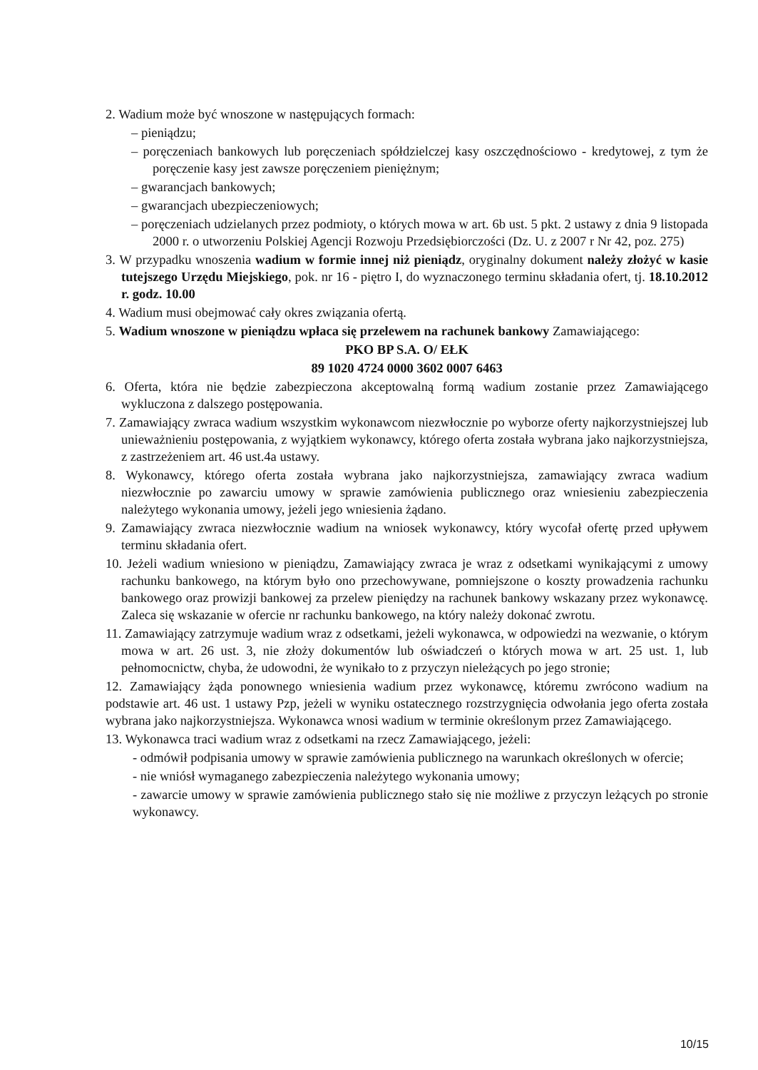2. Wadium może być wnoszone w następujących formach:
– pieniądzu;
– poręczeniach bankowych lub poręczeniach spółdzielczej kasy oszczędnościowo - kredytowej, z tym że poręczenie kasy jest zawsze poręczeniem pieniężnym;
– gwarancjach bankowych;
– gwarancjach ubezpieczeniowych;
– poręczeniach udzielanych przez podmioty, o których mowa w art. 6b ust. 5 pkt. 2 ustawy z dnia 9 listopada 2000 r. o utworzeniu Polskiej Agencji Rozwoju Przedsiębiorczości (Dz. U. z 2007 r Nr 42, poz. 275)
3. W przypadku wnoszenia wadium w formie innej niż pieniądz, oryginalny dokument należy złożyć w kasie tutejszego Urzędu Miejskiego, pok. nr 16 - piętro I, do wyznaczonego terminu składania ofert, tj. 18.10.2012 r. godz. 10.00
4. Wadium musi obejmować cały okres związania ofertą.
5. Wadium wnoszone w pieniądzu wpłaca się przelewem na rachunek bankowy Zamawiającego:
PKO BP S.A. O/ EŁK
89 1020 4724 0000 3602 0007 6463
6. Oferta, która nie będzie zabezpieczona akceptowalną formą wadium zostanie przez Zamawiającego wykluczona z dalszego postępowania.
7. Zamawiający zwraca wadium wszystkim wykonawcom niezwłocznie po wyborze oferty najkorzystniejszej lub unieważnieniu postępowania, z wyjątkiem wykonawcy, którego oferta została wybrana jako najkorzystniejsza, z zastrzeżeniem art. 46 ust.4a ustawy.
8. Wykonawcy, którego oferta została wybrana jako najkorzystniejsza, zamawiający zwraca wadium niezwłocznie po zawarciu umowy w sprawie zamówienia publicznego oraz wniesieniu zabezpieczenia należytego wykonania umowy, jeżeli jego wniesienia żądano.
9. Zamawiający zwraca niezwłocznie wadium na wniosek wykonawcy, który wycofał ofertę przed upływem terminu składania ofert.
10. Jeżeli wadium wniesiono w pieniądzu, Zamawiający zwraca je wraz z odsetkami wynikającymi z umowy rachunku bankowego, na którym było ono przechowywane, pomniejszone o koszty prowadzenia rachunku bankowego oraz prowizji bankowej za przelew pieniędzy na rachunek bankowy wskazany przez wykonawcę. Zaleca się wskazanie w ofercie nr rachunku bankowego, na który należy dokonać zwrotu.
11. Zamawiający zatrzymuje wadium wraz z odsetkami, jeżeli wykonawca, w odpowiedzi na wezwanie, o którym mowa w art. 26 ust. 3, nie złoży dokumentów lub oświadczeń o których mowa w art. 25 ust. 1, lub pełnomocnictw, chyba, że udowodni, że wynikało to z przyczyn nieleżących po jego stronie;
12. Zamawiający żąda ponownego wniesienia wadium przez wykonawcę, któremu zwrócono wadium na podstawie art. 46 ust. 1 ustawy Pzp, jeżeli w wyniku ostatecznego rozstrzygnięcia odwołania jego oferta została wybrana jako najkorzystniejsza. Wykonawca wnosi wadium w terminie określonym przez Zamawiającego.
13. Wykonawca traci wadium wraz z odsetkami na rzecz Zamawiającego, jeżeli:
- odmówił podpisania umowy w sprawie zamówienia publicznego na warunkach określonych w ofercie;
- nie wniósł wymaganego zabezpieczenia należytego wykonania umowy;
- zawarcie umowy w sprawie zamówienia publicznego stało się nie możliwe z przyczyn leżących po stronie wykonawcy.
10/15